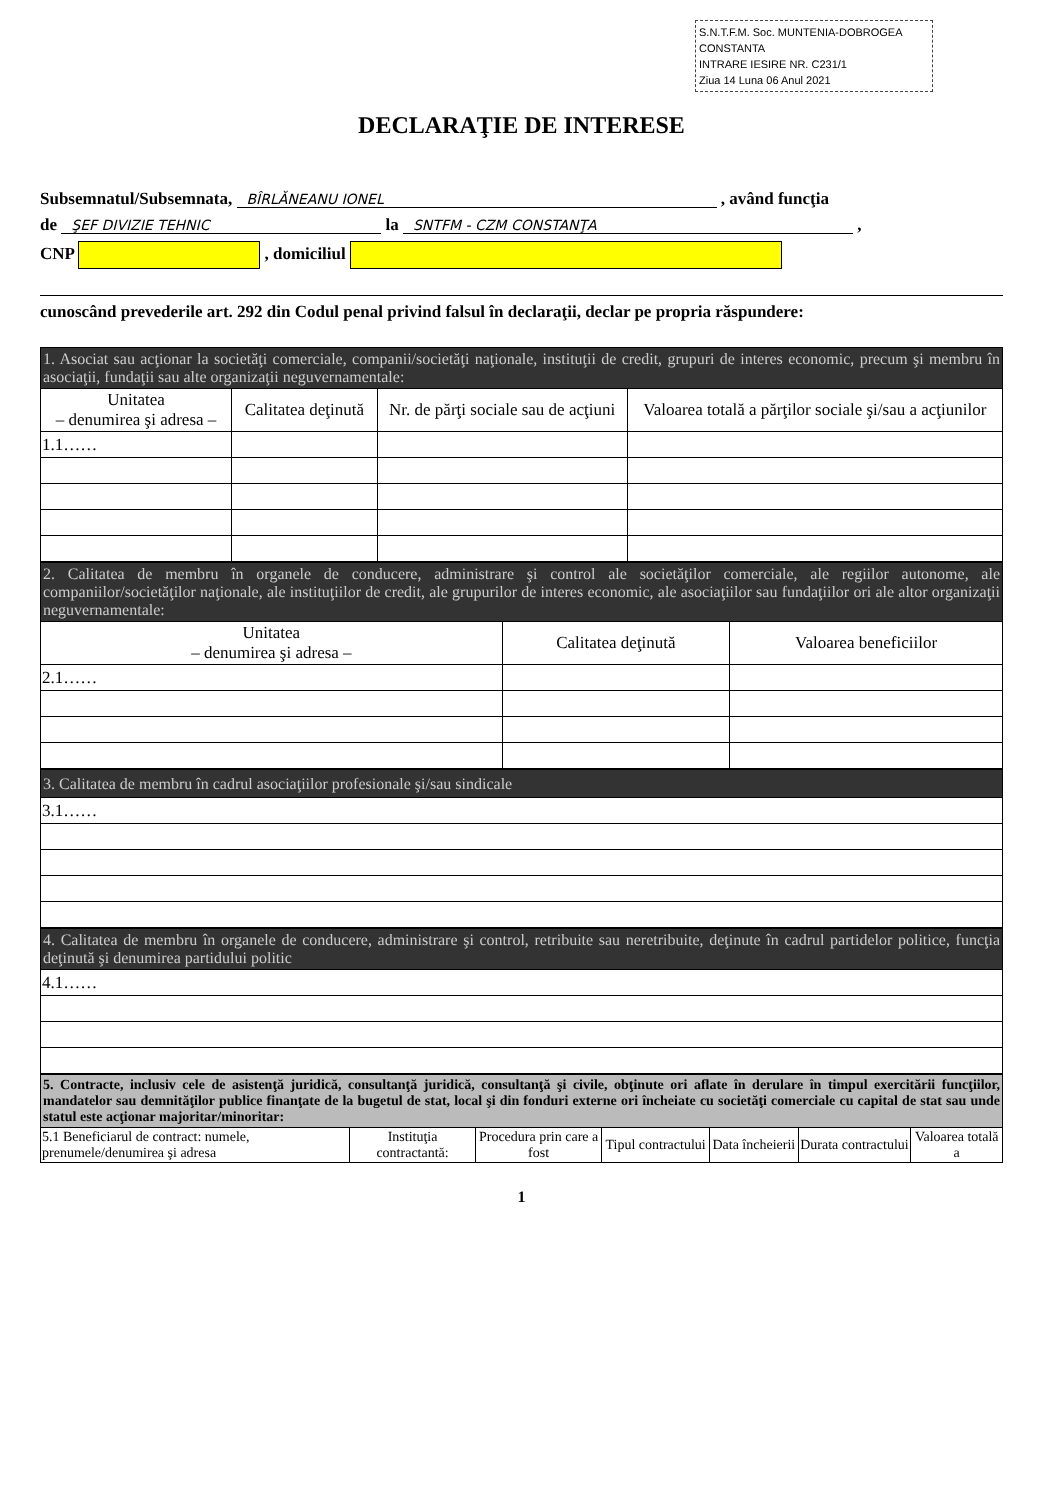S.N.T.F.M. Soc. MUNTENIA-DOBROGEA CONSTANTA
INTRARE IESIRE NR. C231/1
Ziua 14 Luna 06 Anul 2021
DECLARAŢIE DE INTERESE
Subsemnatul/Subsemnata, BÎRLĂNEANU IONEL , având funcţia
de ŞEF DIVIZIE TEHNIC la SNTFM - CZM CONSTANŢA ,
CNP , domiciliul
cunoscând prevederile art. 292 din Codul penal privind falsul în declaraţii, declar pe propria răspundere:
| 1. Asociat sau acţionar la societăţi comerciale, companii/societăţi naţionale, instituţii de credit, grupuri de interes economic, precum şi membru în asociaţii, fundaţii sau alte organizaţii neguvernamentale: | | | |
| Unitatea – denumirea şi adresa – | Calitatea deţinută | Nr. de părţi sociale sau de acţiuni | Valoarea totală a părţilor sociale şi/sau a acţiunilor |
| 1.1…… | | | |
| 2. Calitatea de membru în organele de conducere, administrare şi control ale societăţilor comerciale, ale regiilor autonome, ale companiilor/societăţilor naţionale, ale instituţiilor de credit, ale grupurilor de interes economic, ale asociaţiilor sau fundaţiilor ori ale altor organizaţii neguvernamentale: | | |
| Unitatea – denumirea şi adresa – | Calitatea deţinută | Valoarea beneficiilor |
| 2.1…… | | |
| 3. Calitatea de membru în cadrul asociaţiilor profesionale şi/sau sindicale |
| 3.1…… |
| 4. Calitatea de membru în organele de conducere, administrare şi control, retribuite sau neretribuite, deţinute în cadrul partidelor politice, funcţia deţinută şi denumirea partidului politic |
| 4.1…… |
| 5. Contracte, inclusiv cele de asistenţă juridică, consultanţă juridică, consultanţă şi civile, obţinute ori aflate în derulare în timpul exercitării funcţiilor, mandatelor sau demnităţilor publice finanţate de la bugetul de stat, local şi din fonduri externe ori încheiate cu societăţi comerciale cu capital de stat sau unde statul este acţionar majoritar/minoritar: | | | | | | |
| 5.1 Beneficiarul de contract: numele, prenumele/denumirea şi adresa | Instituţia contractantă: | Procedura prin care a fost | Tipul contractului | Data încheierii | Durata contractului | Valoarea totală a |
1